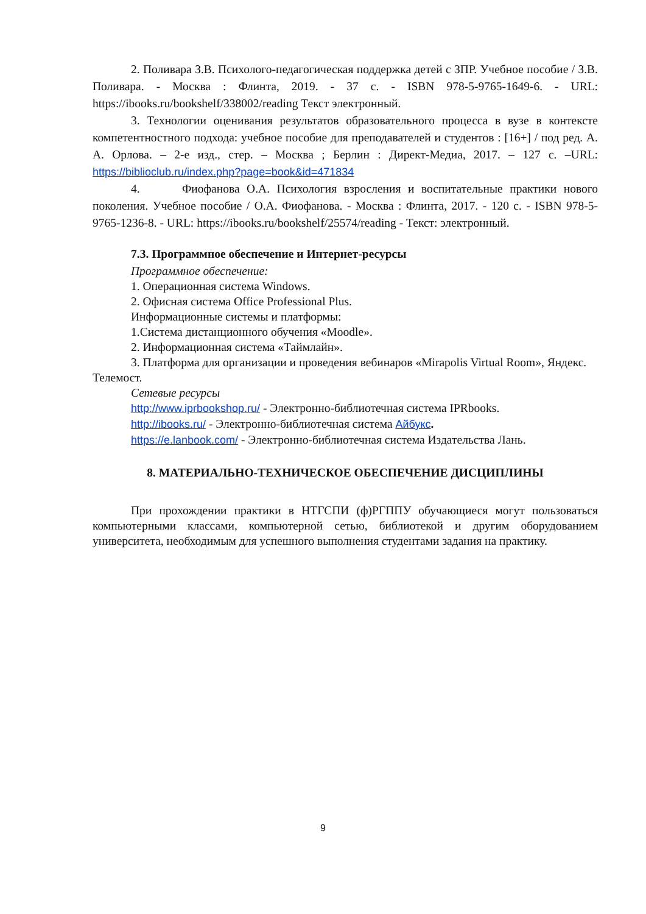2. Поливара З.В. Психолого-педагогическая поддержка детей с ЗПР. Учебное пособие / З.В. Поливара. - Москва : Флинта, 2019. - 37 с. - ISBN 978-5-9765-1649-6. - URL: https://ibooks.ru/bookshelf/338002/reading Текст электронный.
3. Технологии оценивания результатов образовательного процесса в вузе в контексте компетентностного подхода: учебное пособие для преподавателей и студентов : [16+] / под ред. А. А. Орлова. – 2-е изд., стер. – Москва ; Берлин : Директ-Медиа, 2017. – 127 с. –URL: https://biblioclub.ru/index.php?page=book&id=471834
4. Фиофанова О.А. Психология взросления и воспитательные практики нового поколения. Учебное пособие / О.А. Фиофанова. - Москва : Флинта, 2017. - 120 с. - ISBN 978-5-9765-1236-8. - URL: https://ibooks.ru/bookshelf/25574/reading - Текст: электронный.
7.3. Программное обеспечение и Интернет-ресурсы
Программное обеспечение:
1. Операционная система Windows.
2. Офисная система Office Professional Plus.
Информационные системы и платформы:
1.Система дистанционного обучения «Moodle».
2. Информационная система «Таймлайн».
3. Платформа для организации и проведения вебинаров «Mirapolis Virtual Room», Яндекс. Телемост.
Сетевые ресурсы
http://www.iprbookshop.ru/ - Электронно-библиотечная система IPRbooks.
http://ibooks.ru/ - Электронно-библиотечная система Айбукс.
https://e.lanbook.com/ - Электронно-библиотечная система Издательства Лань.
8. МАТЕРИАЛЬНО-ТЕХНИЧЕСКОЕ ОБЕСПЕЧЕНИЕ ДИСЦИПЛИНЫ
При прохождении практики в НТГСПИ (ф)РГППУ обучающиеся могут пользоваться компьютерными классами, компьютерной сетью, библиотекой и другим оборудованием университета, необходимым для успешного выполнения студентами задания на практику.
9